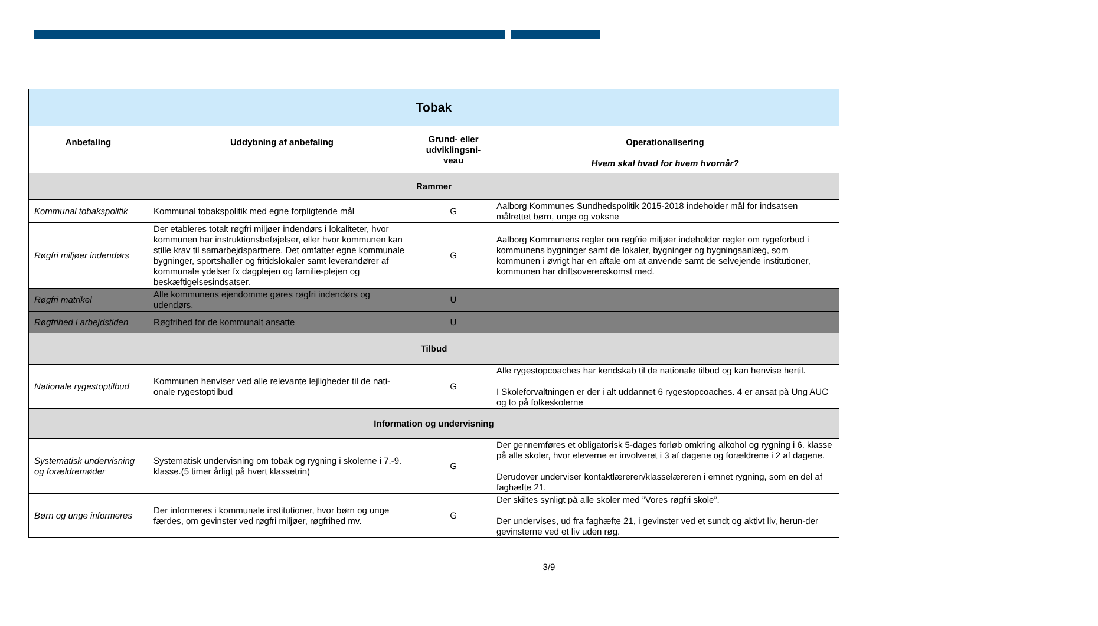| Tobak | | | |
| Anbefaling | Uddybning af anbefaling | Grund- eller udviklingsni-veau | Operationalisering Hvem skal hvad for hvem hvornår? |
| Rammer | | | |
| Kommunal tobakspolitik | Kommunal tobakspolitik med egne forpligtende mål | G | Aalborg Kommunes Sundhedspolitik 2015-2018 indeholder mål for indsatsen målrettet børn, unge og voksne |
| Røgfri miljøer indendørs | Der etableres totalt røgfri miljøer indendørs i lokaliteter, hvor kommunen har instruktionsbeføjelser, eller hvor kommunen kan stille krav til samarbejdspartnere. Det omfatter egne kommunale bygninger, sportshaller og fritidslokaler samt leverandører af kommunale ydelser fx dagplejen og familie-plejen og beskæftigelsesindsatser. | G | Aalborg Kommunens regler om røgfrie miljøer indeholder regler om rygeforbud i kommunens bygninger samt de lokaler, bygninger og bygningsanlæg, som kommunen i øvrigt har en aftale om at anvende samt de selvejende institutioner, kommunen har driftsoverenskomst med. |
| Røgfri matrikel | Alle kommunens ejendomme gøres røgfri indendørs og udendørs. | U | |
| Røgfrihed i arbejdstiden | Røgfrihed for de kommunalt ansatte | U | |
| Tilbud | | | |
| Nationale rygestoptilbud | Kommunen henviser ved alle relevante lejligheder til de nati-onale rygestoptilbud | G | Alle rygestopcoaches har kendskab til de nationale tilbud og kan henvise hertil. I Skoleforvaltningen er der i alt uddannet 6 rygestopcoaches. 4 er ansat på Ung AUC og to på folkeskolerne |
| Information og undervisning | | | |
| Systematisk undervisning og forældremøder | Systematisk undervisning om tobak og rygning i skolerne i 7.-9. klasse.(5 timer årligt på hvert klassetrin) | G | Der gennemføres et obligatorisk 5-dages forløb omkring alkohol og rygning i 6. klasse på alle skoler, hvor eleverne er involveret i 3 af dagene og forældrene i 2 af dagene. Derudover underviser kontaktlæreren/klasselæreren i emnet rygning, som en del af faghæfte 21. |
| Børn og unge informeres | Der informeres i kommunale institutioner, hvor børn og unge færdes, om gevinster ved røgfri miljøer, røgfrihed mv. | G | Der skiltes synligt på alle skoler med ”Vores røgfri skole”. Der undervises, ud fra faghæfte 21, i gevinster ved et sundt og aktivt liv, herun-der gevinsterne ved et liv uden røg. |
3/9